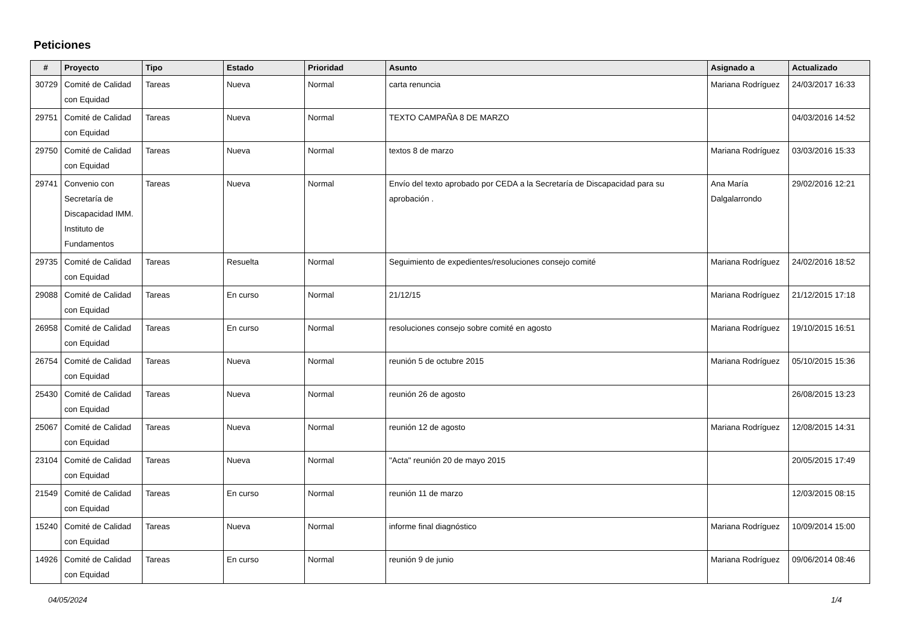Peticiones
| # | Proyecto | Tipo | Estado | Prioridad | Asunto | Asignado a | Actualizado |
| --- | --- | --- | --- | --- | --- | --- | --- |
| 30729 | Comité de Calidad con Equidad | Tareas | Nueva | Normal | carta renuncia | Mariana Rodríguez | 24/03/2017 16:33 |
| 29751 | Comité de Calidad con Equidad | Tareas | Nueva | Normal | TEXTO CAMPAÑA 8 DE MARZO | | 04/03/2016 14:52 |
| 29750 | Comité de Calidad con Equidad | Tareas | Nueva | Normal | textos 8 de marzo | Mariana Rodríguez | 03/03/2016 15:33 |
| 29741 | Convenio con Secretaría de Discapacidad IMM. Instituto de Fundamentos | Tareas | Nueva | Normal | Envío del texto aprobado por CEDA a la Secretaría de Discapacidad para su aprobación . | Ana María Dalgalarrondo | 29/02/2016 12:21 |
| 29735 | Comité de Calidad con Equidad | Tareas | Resuelta | Normal | Seguimiento de expedientes/resoluciones consejo comité | Mariana Rodríguez | 24/02/2016 18:52 |
| 29088 | Comité de Calidad con Equidad | Tareas | En curso | Normal | 21/12/15 | Mariana Rodríguez | 21/12/2015 17:18 |
| 26958 | Comité de Calidad con Equidad | Tareas | En curso | Normal | resoluciones consejo sobre comité en agosto | Mariana Rodríguez | 19/10/2015 16:51 |
| 26754 | Comité de Calidad con Equidad | Tareas | Nueva | Normal | reunión 5 de octubre 2015 | Mariana Rodríguez | 05/10/2015 15:36 |
| 25430 | Comité de Calidad con Equidad | Tareas | Nueva | Normal | reunión 26 de agosto | | 26/08/2015 13:23 |
| 25067 | Comité de Calidad con Equidad | Tareas | Nueva | Normal | reunión 12 de agosto | Mariana Rodríguez | 12/08/2015 14:31 |
| 23104 | Comité de Calidad con Equidad | Tareas | Nueva | Normal | "Acta" reunión 20 de mayo 2015 | | 20/05/2015 17:49 |
| 21549 | Comité de Calidad con Equidad | Tareas | En curso | Normal | reunión 11 de marzo | | 12/03/2015 08:15 |
| 15240 | Comité de Calidad con Equidad | Tareas | Nueva | Normal | informe final diagnóstico | Mariana Rodríguez | 10/09/2014 15:00 |
| 14926 | Comité de Calidad con Equidad | Tareas | En curso | Normal | reunión 9 de junio | Mariana Rodríguez | 09/06/2014 08:46 |
04/05/2024 1/4